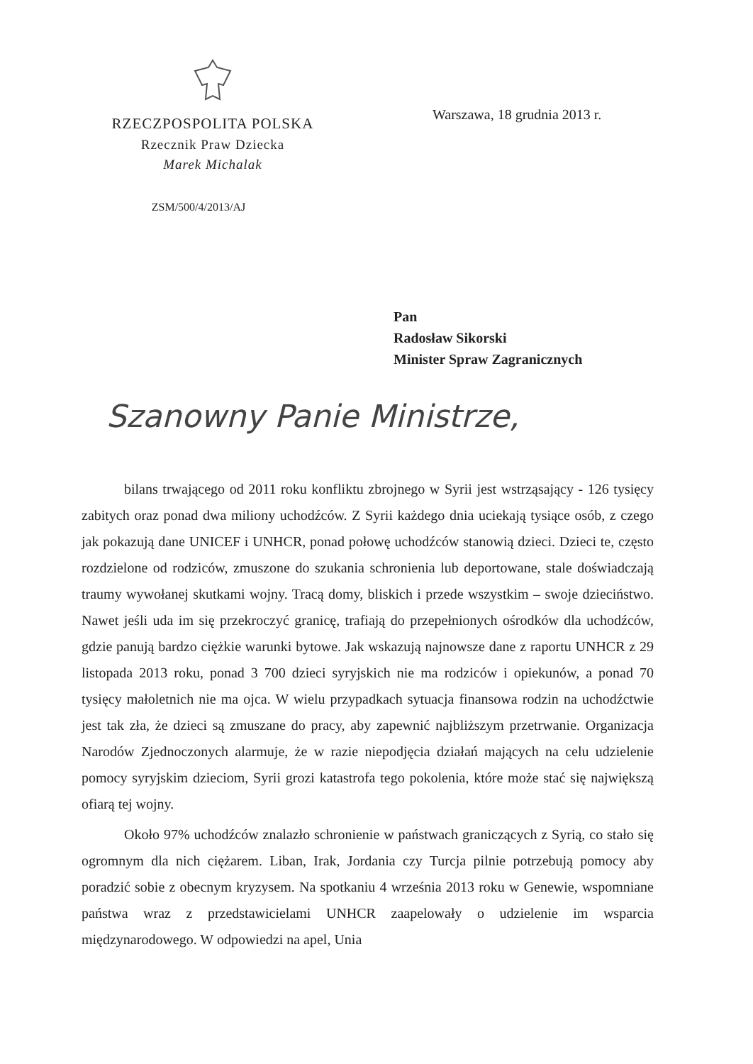RZECZPOSPOLITA POLSKA
Rzecznik Praw Dziecka
Marek Michalak
ZSM/500/4/2013/AJ
Warszawa, 18 grudnia 2013 r.
Pan
Radosław Sikorski
Minister Spraw Zagranicznych
Szanowny Panie Ministrze,
bilans trwającego od 2011 roku konfliktu zbrojnego w Syrii jest wstrząsający - 126 tysięcy zabitych oraz ponad dwa miliony uchodźców. Z Syrii każdego dnia uciekają tysiące osób, z czego jak pokazują dane UNICEF i UNHCR, ponad połowę uchodźców stanowią dzieci. Dzieci te, często rozdzielone od rodziców, zmuszone do szukania schronienia lub deportowane, stale doświadczają traumy wywołanej skutkami wojny. Tracą domy, bliskich i przede wszystkim – swoje dzieciństwo. Nawet jeśli uda im się przekroczyć granicę, trafiają do przepełnionych ośrodków dla uchodźców, gdzie panują bardzo ciężkie warunki bytowe. Jak wskazują najnowsze dane z raportu UNHCR z 29 listopada 2013 roku, ponad 3 700 dzieci syryjskich nie ma rodziców i opiekunów, a ponad 70 tysięcy małoletnich nie ma ojca. W wielu przypadkach sytuacja finansowa rodzin na uchodźctwie jest tak zła, że dzieci są zmuszane do pracy, aby zapewnić najbliższym przetrwanie. Organizacja Narodów Zjednoczonych alarmuje, że w razie niepodjęcia działań mających na celu udzielenie pomocy syryjskim dzieciom, Syrii grozi katastrofa tego pokolenia, które może stać się największą ofiarą tej wojny.
Około 97% uchodźców znalazło schronienie w państwach graniczących z Syrią, co stało się ogromnym dla nich ciężarem. Liban, Irak, Jordania czy Turcja pilnie potrzebują pomocy aby poradzić sobie z obecnym kryzysem. Na spotkaniu 4 września 2013 roku w Genewie, wspomniane państwa wraz z przedstawicielami UNHCR zaapelowały o udzielenie im wsparcia międzynarodowego. W odpowiedzi na apel, Unia